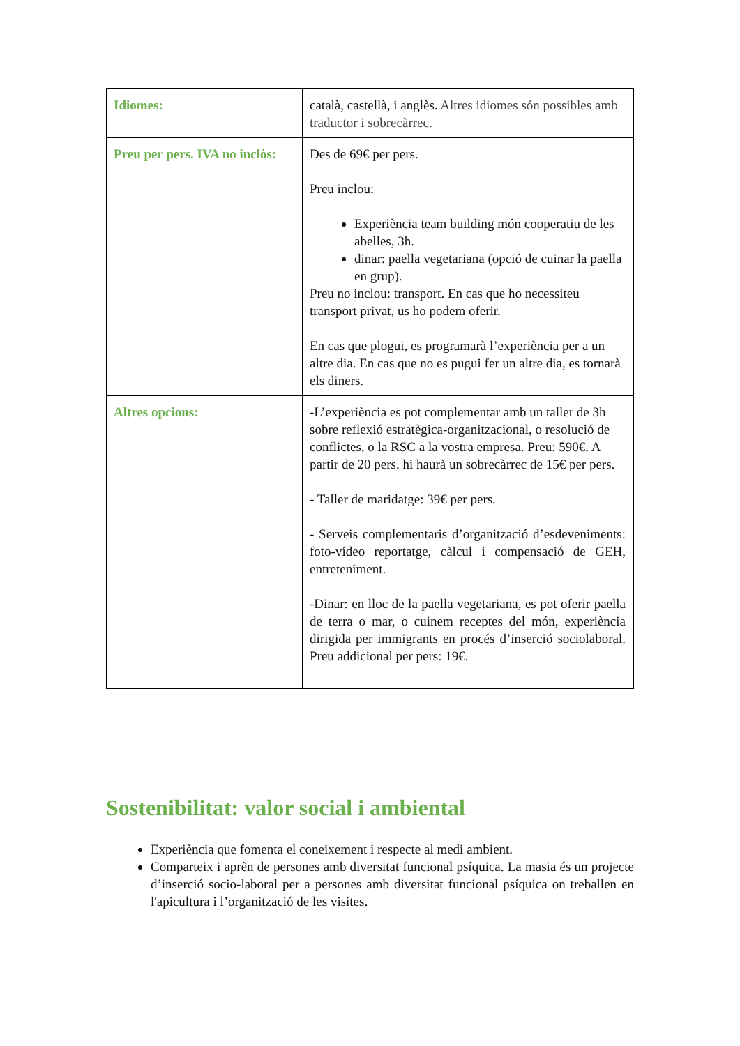| Idiomes: | català, castellà, i anglès. Altres idiomes són possibles amb traductor i sobrecàrrec. |
| Preu per pers. IVA no inclòs: | Des de 69€ per pers. Preu inclou: Experiència team building món cooperatiu de les abelles, 3h. dinar: paella vegetariana (opció de cuinar la paella en grup). Preu no inclou: transport. En cas que ho necessiteu transport privat, us ho podem oferir. En cas que plogui, es programarà l’experiència per a un altre dia. En cas que no es pugui fer un altre dia, es tornarà els diners. |
| Altres opcions: | -L’experiència es pot complementar amb un taller de 3h sobre reflexió estratègica-organitzacional, o resolució de conflictes, o la RSC a la vostra empresa. Preu: 590€. A partir de 20 pers. hi haurà un sobrecàrrec de 15€ per pers. - Taller de maridatge: 39€ per pers. - Serveis complementaris d’organització d’esdeveniments: foto-vídeo reportatge, càlcul i compensació de GEH, entreteniment. -Dinar: en lloc de la paella vegetariana, es pot oferir paella de terra o mar, o cuinem receptes del món, experiència dirigida per immigrants en procés d’inserció sociolaboral. Preu addicional per pers: 19€. |
Sostenibilitat: valor social i ambiental
Experiència que fomenta el coneixement i respecte al medi ambient.
Comparteix i aprèn de persones amb diversitat funcional psíquica. La masia és un projecte d’inserció socio-laboral per a persones amb diversitat funcional psíquica on treballen en l'apicultura i l’organització de les visites.